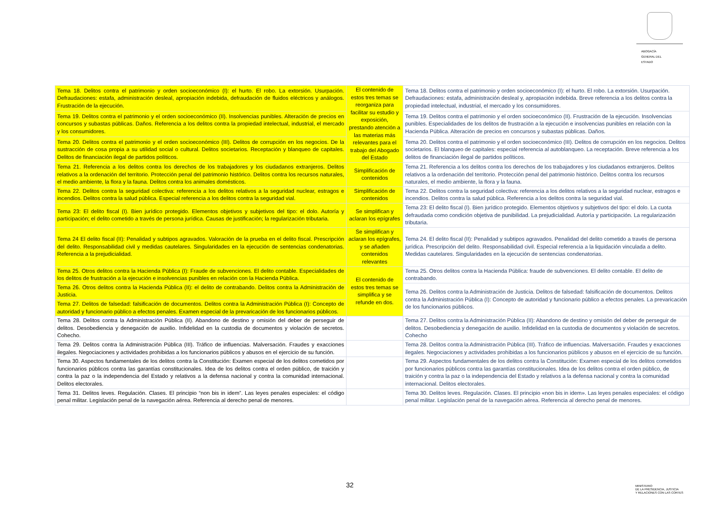ABOGACÍA
GENERAL DEL
ESTADO
| Tema 18. Delitos contra el patrimonio y orden socioeconómico (I): el hurto. El robo. La extorsión. Usurpación. Defraudaciones: estafa, administración desleal, apropiación indebida, defraudación de fluidos eléctricos y análogos. Frustración de la ejecución. | El contenido de estos tres temas se reorganiza para facilitar su estudio y exposición, prestando atención a las materias más relevantes para el trabajo del Abogado del Estado | Tema 18. Delitos contra el patrimonio y orden socioeconómico (I): el hurto. El robo. La extorsión. Usurpación. Defraudaciones: estafa, administración desleal y, apropiación indebida. Breve referencia a los delitos contra la propiedad intelectual, industrial, el mercado y los consumidores. |
| Tema 19. Delitos contra el patrimonio y el orden socioeconómico (II). Insolvencias punibles. Alteración de precios en concursos y subastas públicas. Daños. Referencia a los delitos contra la propiedad intelectual, industrial, el mercado y los consumidores. | | Tema 19. Delitos contra el patrimonio y el orden socioeconómico (II). Frustración de la ejecución. Insolvencias punibles. Especialidades de los delitos de frustración a la ejecución e insolvencias punibles en relación con la Hacienda Pública. Alteración de precios en concursos y subastas públicas. Daños. |
| Tema 20. Delitos contra el patrimonio y el orden socioeconómico (III). Delitos de corrupción en los negocios. De la sustracción de cosa propia a su utilidad social o cultural. Delitos societarios. Receptación y blanqueo de capitales. Delitos de financiación ilegal de partidos políticos. | | Tema 20. Delitos contra el patrimonio y el orden socioeconómico (III). Delitos de corrupción en los negocios. Delitos societarios. El blanqueo de capitales: especial referencia al autoblanqueo. La receptación. Breve referencia a los delitos de financiación ilegal de partidos políticos. |
| Tema 21. Referencia a los delitos contra los derechos de los trabajadores y los ciudadanos extranjeros. Delitos relativos a la ordenación del territorio. Protección penal del patrimonio histórico. Delitos contra los recursos naturales, el medio ambiente, la flora y la fauna. Delitos contra los animales domésticos. | Simplificación de contenidos | Tema 21. Referencia a los delitos contra los derechos de los trabajadores y los ciudadanos extranjeros. Delitos relativos a la ordenación del territorio. Protección penal del patrimonio histórico. Delitos contra los recursos naturales, el medio ambiente, la flora y la fauna. |
| Tema 22. Delitos contra la seguridad colectiva: referencia a los delitos relativos a la seguridad nuclear, estragos e incendios. Delitos contra la salud pública. Especial referencia a los delitos contra la seguridad vial. | Simplificación de contenidos | Tema 22. Delitos contra la seguridad colectiva: referencia a los delitos relativos a la seguridad nuclear, estragos e incendios. Delitos contra la salud pública. Referencia a los delitos contra la seguridad vial. |
| Tema 23: El delito fiscal (I). Bien jurídico protegido. Elementos objetivos y subjetivos del tipo: el dolo. Autoría y participación; el delito cometido a través de persona jurídica. Causas de justificación; la regularización tributaria. | Se simplifican y aclaran los epígrafes | Tema 23: El delito fiscal (I). Bien jurídico protegido. Elementos objetivos y subjetivos del tipo: el dolo. La cuota defraudada como condición objetiva de punibilidad. La prejudicialidad. Autoría y participación. La regularización tributaria. |
| Tema 24 El delito fiscal (II): Penalidad y subtipos agravados. Valoración de la prueba en el delito fiscal. Prescripción del delito. Responsabilidad civil y medidas cautelares. Singularidades en la ejecución de sentencias condenatorias. Referencia a la prejudicialidad. | Se simplifican y aclaran los epígrafes, y se añaden contenidos relevantes | Tema 24. El delito fiscal (II): Penalidad y subtipos agravados. Penalidad del delito cometido a través de persona jurídica. Prescripción del delito. Responsabilidad civil. Especial referencia a la liquidación vinculada a delito. Medidas cautelares. Singularidades en la ejecución de sentencias condenatorias. |
| Tema 25. Otros delitos contra la Hacienda Pública (I): Fraude de subvenciones. El delito contable. Especialidades de los delitos de frustración a la ejecución e insolvencias punibles en relación con la Hacienda Pública. | El contenido de estos tres temas se simplifica y se refunde en dos. | Tema 25. Otros delitos contra la Hacienda Pública: fraude de subvenciones. El delito contable. El delito de contrabando. |
| Tema 26. Otros delitos contra la Hacienda Pública (II): el delito de contrabando. Delitos contra la Administración de Justicia. | | Tema 26. Delitos contra la Administración de Justicia. Delitos de falsedad: falsificación de documentos. Delitos contra la Administración Pública (I): Concepto de autoridad y funcionario público a efectos penales. La prevaricación de los funcionarios públicos. |
| Tema 27. Delitos de falsedad: falsificación de documentos. Delitos contra la Administración Pública (I): Concepto de autoridad y funcionario público a efectos penales. Examen especial de la prevaricación de los funcionarios públicos. | | |
| Tema 28. Delitos contra la Administración Pública (II). Abandono de destino y omisión del deber de perseguir de delitos. Desobediencia y denegación de auxilio. Infidelidad en la custodia de documentos y violación de secretos. Cohecho. | | Tema 27. Delitos contra la Administración Pública (II): Abandono de destino y omisión del deber de perseguir de delitos. Desobediencia y denegación de auxilio. Infidelidad en la custodia de documentos y violación de secretos. Cohecho |
| Tema 29. Delitos contra la Administración Pública (III). Tráfico de influencias. Malversación. Fraudes y exacciones ilegales. Negociaciones y actividades prohibidas a los funcionarios públicos y abusos en el ejercicio de su función. | | Tema 28. Delitos contra la Administración Pública (III). Tráfico de influencias. Malversación. Fraudes y exacciones ilegales. Negociaciones y actividades prohibidas a los funcionarios públicos y abusos en el ejercicio de su función. |
| Tema 30. Aspectos fundamentales de los delitos contra la Constitución: Examen especial de los delitos cometidos por funcionarios públicos contra las garantías constitucionales. Idea de los delitos contra el orden público, de traición y contra la paz o la independencia del Estado y relativos a la defensa nacional y contra la comunidad internacional. Delitos electorales. | | Tema 29. Aspectos fundamentales de los delitos contra la Constitución: Examen especial de los delitos cometidos por funcionarios públicos contra las garantías constitucionales. Idea de los delitos contra el orden público, de traición y contra la paz o la independencia del Estado y relativos a la defensa nacional y contra la comunidad internacional. Delitos electorales. |
| Tema 31. Delitos leves. Regulación. Clases. El principio “non bis in idem”. Las leyes penales especiales: el código penal militar. Legislación penal de la navegación aérea. Referencia al derecho penal de menores. | | Tema 30. Delitos leves. Regulación. Clases. El principio «non bis in idem». Las leyes penales especiales: el código penal militar. Legislación penal de la navegación aérea. Referencia al derecho penal de menores. |
32
MINISTERIO
DE LA PRESIDENCIA, JUSTICIA
Y RELACIONES CON LAS CORTES